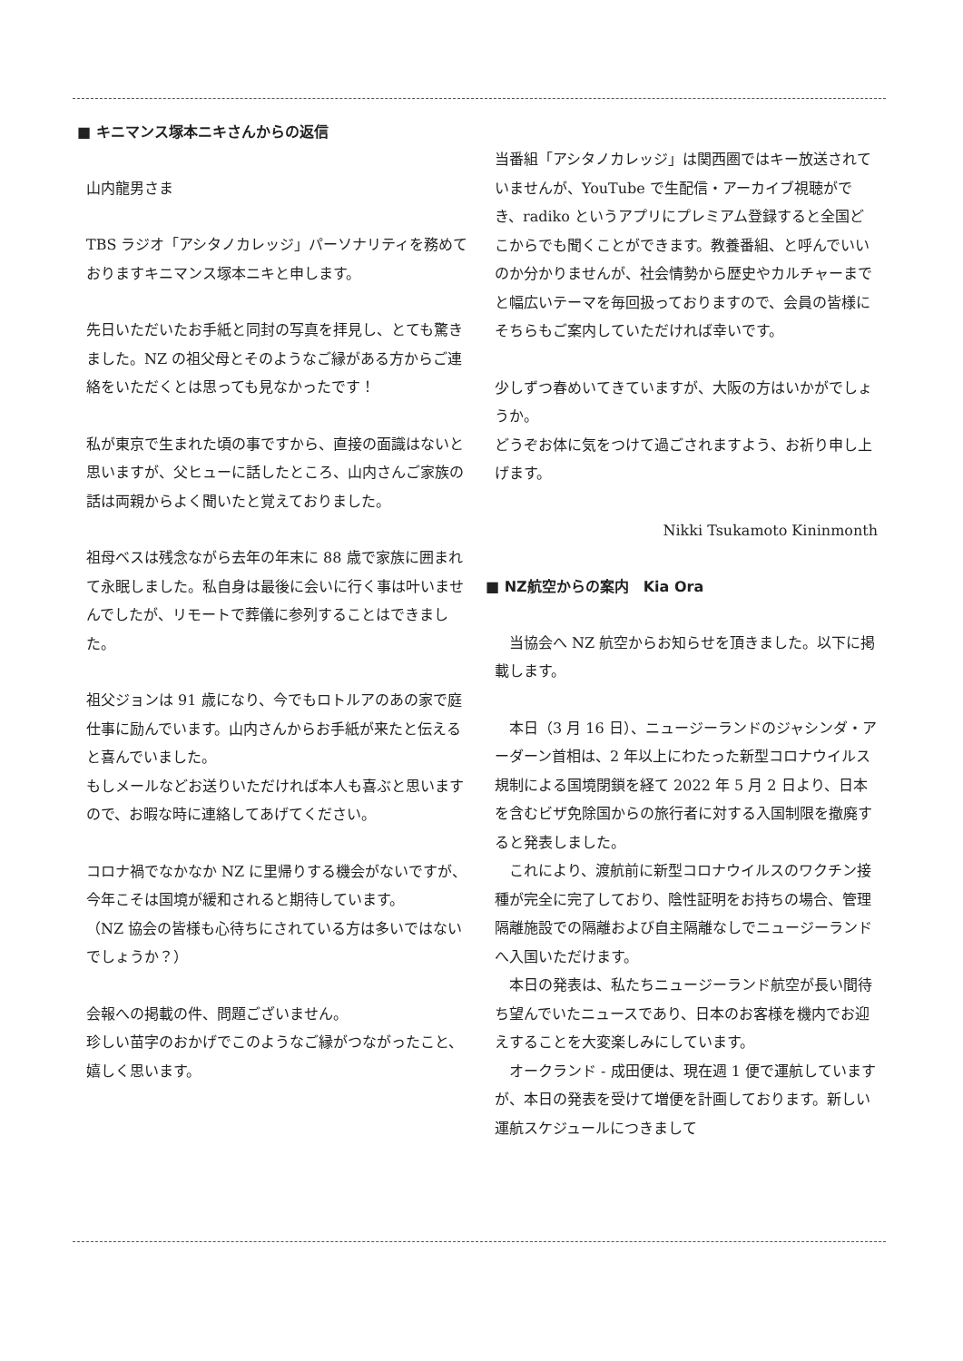■ キニマンス塚本ニキさんからの返信
山内龍男さま
TBS ラジオ「アシタノカレッジ」パーソナリティを務めておりますキニマンス塚本ニキと申します。
先日いただいたお手紙と同封の写真を拝見し、とても驚きました。NZ の祖父母とそのようなご縁がある方からご連絡をいただくとは思っても見なかったです！
私が東京で生まれた頃の事ですから、直接の面識はないと思いますが、父ヒューに話したところ、山内さんご家族の話は両親からよく聞いたと覚えておりました。
祖母ベスは残念ながら去年の年末に 88 歳で家族に囲まれて永眠しました。私自身は最後に会いに行く事は叶いませんでしたが、リモートで葬儀に参列することはできました。
祖父ジョンは 91 歳になり、今でもロトルアのあの家で庭仕事に励んでいます。山内さんからお手紙が来たと伝えると喜んでいました。
もしメールなどお送りいただければ本人も喜ぶと思いますので、お暇な時に連絡してあげてください。
コロナ禍でなかなか NZ に里帰りする機会がないですが、今年こそは国境が緩和されると期待しています。
（NZ 協会の皆様も心待ちにされている方は多いではないでしょうか？）
会報への掲載の件、問題ございません。
珍しい苗字のおかげでこのようなご縁がつながったこと、嬉しく思います。
当番組「アシタノカレッジ」は関西圏ではキー放送されていませんが、YouTube で生配信・アーカイブ視聴ができ、radiko というアプリにプレミアム登録すると全国どこからでも聞くことができます。教養番組、と呼んでいいのか分かりませんが、社会情勢から歴史やカルチャーまでと幅広いテーマを毎回扱っておりますので、会員の皆様にそちらもご案内していただければ幸いです。
少しずつ春めいてきていますが、大阪の方はいかがでしょうか。
どうぞお体に気をつけて過ごされますよう、お祈り申し上げます。
Nikki Tsukamoto Kininmonth
■ NZ航空からの案内　Kia Ora
　当協会へ NZ 航空からお知らせを頂きました。以下に掲載します。
　本日（3 月 16 日）、ニュージーランドのジャシンダ・アーダーン首相は、2 年以上にわたった新型コロナウイルス規制による国境閉鎖を経て 2022 年 5 月 2 日より、日本を含むビザ免除国からの旅行者に対する入国制限を撤廃すると発表しました。
　これにより、渡航前に新型コロナウイルスのワクチン接種が完全に完了しており、陰性証明をお持ちの場合、管理隔離施設での隔離および自主隔離なしでニュージーランドへ入国いただけます。
　本日の発表は、私たちニュージーランド航空が長い間待ち望んでいたニュースであり、日本のお客様を機内でお迎えすることを大変楽しみにしています。
　オークランド - 成田便は、現在週 1 便で運航していますが、本日の発表を受けて増便を計画しております。新しい運航スケジュールにつきまして